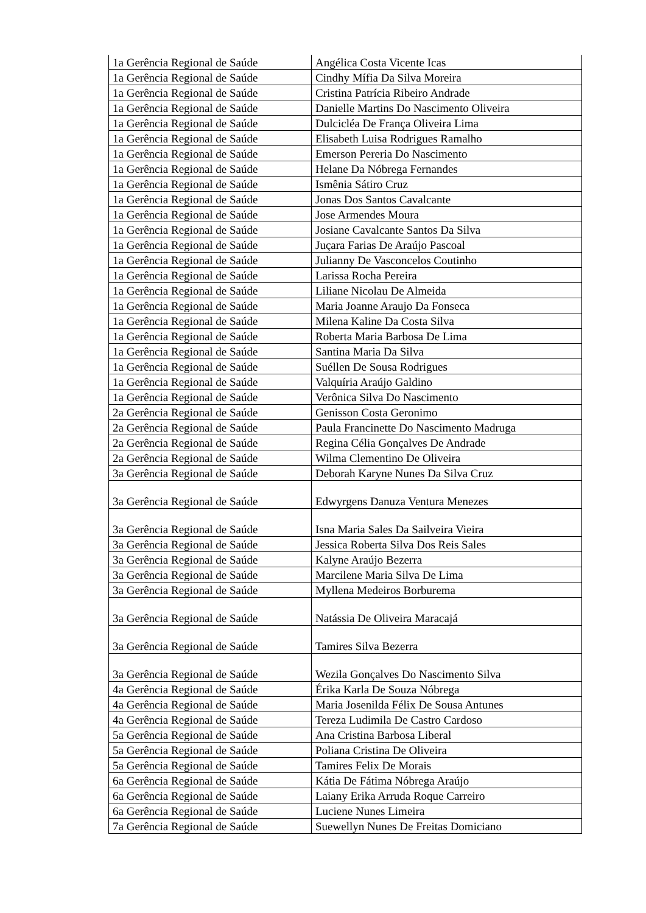| 1a Gerência Regional de Saúde | Angélica Costa Vicente Icas |
| 1a Gerência Regional de Saúde | Cindhy Mífia Da Silva Moreira |
| 1a Gerência Regional de Saúde | Cristina Patrícia Ribeiro Andrade |
| 1a Gerência Regional de Saúde | Danielle Martins Do Nascimento Oliveira |
| 1a Gerência Regional de Saúde | Dulcicléa De França Oliveira Lima |
| 1a Gerência Regional de Saúde | Elisabeth Luisa Rodrigues Ramalho |
| 1a Gerência Regional de Saúde | Emerson Pereria Do Nascimento |
| 1a Gerência Regional de Saúde | Helane Da Nóbrega Fernandes |
| 1a Gerência Regional de Saúde | Ismênia Sátiro Cruz |
| 1a Gerência Regional de Saúde | Jonas Dos Santos Cavalcante |
| 1a Gerência Regional de Saúde | Jose Armendes Moura |
| 1a Gerência Regional de Saúde | Josiane Cavalcante Santos Da Silva |
| 1a Gerência Regional de Saúde | Juçara Farias De Araújo Pascoal |
| 1a Gerência Regional de Saúde | Julianny De Vasconcelos Coutinho |
| 1a Gerência Regional de Saúde | Larissa Rocha Pereira |
| 1a Gerência Regional de Saúde | Liliane Nicolau De Almeida |
| 1a Gerência Regional de Saúde | Maria Joanne Araujo Da Fonseca |
| 1a Gerência Regional de Saúde | Milena Kaline Da Costa Silva |
| 1a Gerência Regional de Saúde | Roberta Maria Barbosa De Lima |
| 1a Gerência Regional de Saúde | Santina Maria Da Silva |
| 1a Gerência Regional de Saúde | Suéllen De Sousa Rodrigues |
| 1a Gerência Regional de Saúde | Valquíria Araújo Galdino |
| 1a Gerência Regional de Saúde | Verônica Silva Do Nascimento |
| 2a Gerência Regional de Saúde | Genisson Costa Geronimo |
| 2a Gerência Regional de Saúde | Paula Francinette Do Nascimento Madruga |
| 2a Gerência Regional de Saúde | Regina Célia Gonçalves De Andrade |
| 2a Gerência Regional de Saúde | Wilma Clementino De Oliveira |
| 3a Gerência Regional de Saúde | Deborah Karyne Nunes Da Silva Cruz |
| 3a Gerência Regional de Saúde | Edwyrgens Danuza Ventura Menezes |
| 3a Gerência Regional de Saúde | Isna Maria Sales Da Sailveira Vieira |
| 3a Gerência Regional de Saúde | Jessica Roberta Silva Dos Reis Sales |
| 3a Gerência Regional de Saúde | Kalyne Araújo Bezerra |
| 3a Gerência Regional de Saúde | Marcilene Maria Silva De Lima |
| 3a Gerência Regional de Saúde | Myllena Medeiros Borburema |
| 3a Gerência Regional de Saúde | Natássia De Oliveira Maracajá |
| 3a Gerência Regional de Saúde | Tamires Silva Bezerra |
| 3a Gerência Regional de Saúde | Wezila Gonçalves Do Nascimento Silva |
| 4a Gerência Regional de Saúde | Érika Karla De Souza Nóbrega |
| 4a Gerência Regional de Saúde | Maria Josenilda Félix De Sousa Antunes |
| 4a Gerência Regional de Saúde | Tereza Ludimila De Castro Cardoso |
| 5a Gerência Regional de Saúde | Ana Cristina Barbosa Liberal |
| 5a Gerência Regional de Saúde | Poliana Cristina De Oliveira |
| 5a Gerência Regional de Saúde | Tamires Felix De Morais |
| 6a Gerência Regional de Saúde | Kátia De Fátima Nóbrega Araújo |
| 6a Gerência Regional de Saúde | Laiany Erika Arruda Roque Carreiro |
| 6a Gerência Regional de Saúde | Luciene Nunes Limeira |
| 7a Gerência Regional de Saúde | Suewellyn Nunes De Freitas Domiciano |